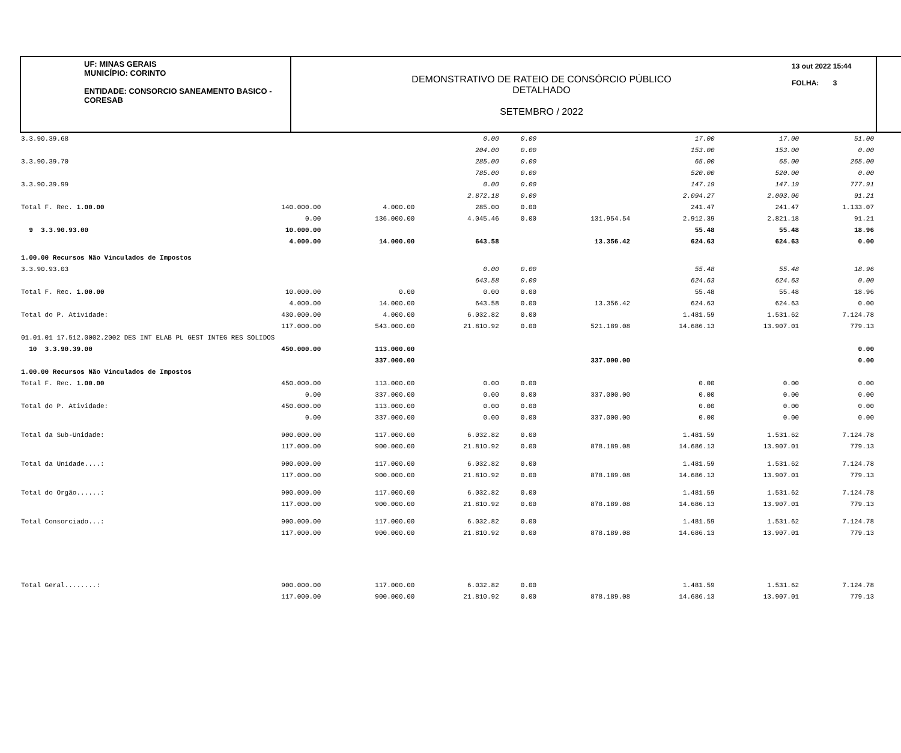UF: MINAS GERAIS
MUNICÍPIO: CORINTO
ENTIDADE: CONSORCIO SANEAMENTO BASICO - CORESAB
DEMONSTRATIVO DE RATEIO DE CONSÓRCIO PÚBLICO
DETALHADO
SETEMBRO / 2022
13 out 2022 15:44
FOLHA: 3
| 3.3.90.39.68 | | | 0.00 | 0.00 | | 17.00 | 17.00 | 51.00 |
| | | | 204.00 | 0.00 | | 153.00 | 153.00 | 0.00 |
| 3.3.90.39.70 | | | 285.00 | 0.00 | | 65.00 | 65.00 | 265.00 |
| | | | 785.00 | 0.00 | | 520.00 | 520.00 | 0.00 |
| 3.3.90.39.99 | | | 0.00 | 0.00 | | 147.19 | 147.19 | 777.91 |
| | | | 2.872.18 | 0.00 | | 2.094.27 | 2.003.06 | 91.21 |
| Total F. Rec. 1.00.00 | 140.000.00 | 4.000.00 | 285.00 | 0.00 | | 241.47 | 241.47 | 1.133.07 |
| | 0.00 | 136.000.00 | 4.045.46 | 0.00 | 131.954.54 | 2.912.39 | 2.821.18 | 91.21 |
| 9 3.3.90.93.00 | 10.000.00 | | | | | 55.48 | 55.48 | 18.96 |
| | 4.000.00 | 14.000.00 | 643.58 | | 13.356.42 | 624.63 | 624.63 | 0.00 |
| 1.00.00 Recursos Não Vinculados de Impostos | | | | | | | | |
| 3.3.90.93.03 | | | 0.00 | 0.00 | | 55.48 | 55.48 | 18.96 |
| | | | 643.58 | 0.00 | | 624.63 | 624.63 | 0.00 |
| Total F. Rec. 1.00.00 | 10.000.00 | 0.00 | 0.00 | 0.00 | | 55.48 | 55.48 | 18.96 |
| | 4.000.00 | 14.000.00 | 643.58 | 0.00 | 13.356.42 | 624.63 | 624.63 | 0.00 |
| Total do P. Atividade: | 430.000.00 | 4.000.00 | 6.032.82 | 0.00 | | 1.481.59 | 1.531.62 | 7.124.78 |
| | 117.000.00 | 543.000.00 | 21.810.92 | 0.00 | 521.189.08 | 14.686.13 | 13.907.01 | 779.13 |
| 01.01.01 17.512.0002.2002 DES INT ELAB PL GEST INTEG RES SOLIDOS | | | | | | | | |
| 10 3.3.90.39.00 | 450.000.00 | 113.000.00 | | | | | | 0.00 |
| | | 337.000.00 | | | 337.000.00 | | | 0.00 |
| 1.00.00 Recursos Não Vinculados de Impostos | | | | | | | | |
| Total F. Rec. 1.00.00 | 450.000.00 | 113.000.00 | 0.00 | 0.00 | | 0.00 | 0.00 | 0.00 |
| | 0.00 | 337.000.00 | 0.00 | 0.00 | 337.000.00 | 0.00 | 0.00 | 0.00 |
| Total do P. Atividade: | 450.000.00 | 113.000.00 | 0.00 | 0.00 | | 0.00 | 0.00 | 0.00 |
| | 0.00 | 337.000.00 | 0.00 | 0.00 | 337.000.00 | 0.00 | 0.00 | 0.00 |
| Total da Sub-Unidade: | 900.000.00 | 117.000.00 | 6.032.82 | 0.00 | | 1.481.59 | 1.531.62 | 7.124.78 |
| | 117.000.00 | 900.000.00 | 21.810.92 | 0.00 | 878.189.08 | 14.686.13 | 13.907.01 | 779.13 |
| Total da Unidade....: | 900.000.00 | 117.000.00 | 6.032.82 | 0.00 | | 1.481.59 | 1.531.62 | 7.124.78 |
| | 117.000.00 | 900.000.00 | 21.810.92 | 0.00 | 878.189.08 | 14.686.13 | 13.907.01 | 779.13 |
| Total do Orgão......: | 900.000.00 | 117.000.00 | 6.032.82 | 0.00 | | 1.481.59 | 1.531.62 | 7.124.78 |
| | 117.000.00 | 900.000.00 | 21.810.92 | 0.00 | 878.189.08 | 14.686.13 | 13.907.01 | 779.13 |
| Total Consorciado...: | 900.000.00 | 117.000.00 | 6.032.82 | 0.00 | | 1.481.59 | 1.531.62 | 7.124.78 |
| | 117.000.00 | 900.000.00 | 21.810.92 | 0.00 | 878.189.08 | 14.686.13 | 13.907.01 | 779.13 |
| Total Geral........: | 900.000.00 | 117.000.00 | 6.032.82 | 0.00 | | 1.481.59 | 1.531.62 | 7.124.78 |
| | 117.000.00 | 900.000.00 | 21.810.92 | 0.00 | 878.189.08 | 14.686.13 | 13.907.01 | 779.13 |